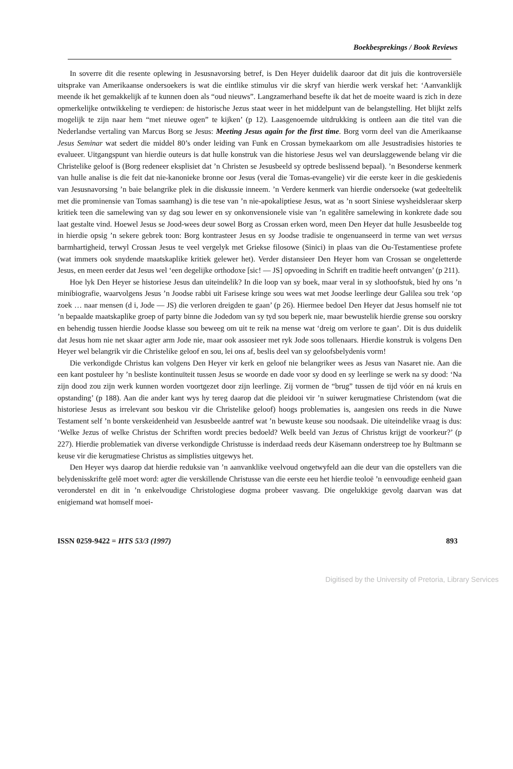Boekbesprekings / Book Reviews
In soverre dit die resente oplewing in Jesusnavorsing betref, is Den Heyer duidelik daaroor dat dit juis die kontroversiële uitsprake van Amerikaanse ondersoekers is wat die eintlike stimulus vir die skryf van hierdie werk verskaf het: ‘Aanvanklijk meende ik het gemakkelijk af te kunnen doen als “oud nieuws”. Langzamerhand besefte ik dat het de moeite waard is zich in deze opmerkelijke ontwikkeling te verdiepen: de historische Jezus staat weer in het middelpunt van de belangstelling. Het blijkt zelfs mogelijk te zijn naar hem “met nieuwe ogen” te kijken’ (p 12). Laasgenoemde uitdrukking is ontleen aan die titel van die Nederlandse vertaling van Marcus Borg se Jesus: Meeting Jesus again for the first time. Borg vorm deel van die Amerikaanse Jesus Seminar wat sedert die middel 80’s onder leiding van Funk en Crossan bymekaarkom om alle Jesustradisies histories te evalueer. Uitgangspunt van hierdie outeurs is dat hulle konstruk van die historiese Jesus wel van deurslaggewende belang vir die Christelike geloof is (Borg redeneer eksplisiet dat ’n Christen se Jesusbeeld sy optrede beslissend bepaal). ’n Besonderse kenmerk van hulle analise is die feit dat nie-kanonieke bronne oor Jesus (veral die Tomas-evangelie) vir die eerste keer in die geskiedenis van Jesusnavorsing ’n baie belangrike plek in die diskussie inneem. ’n Verdere kenmerk van hierdie ondersoeke (wat gedeeltelik met die prominensie van Tomas saamhang) is die tese van ’n nie-apokaliptiese Jesus, wat as ’n soort Siniese wysheidsleraar skerp kritiek teen die samelewing van sy dag sou lewer en sy onkonvensionele visie van ’n egalitêre samelewing in konkrete dade sou laat gestalte vind. Hoewel Jesus se Jood-wees deur sowel Borg as Crossan erken word, meen Den Heyer dat hulle Jesusbeelde tog in hierdie opsig ’n sekere gebrek toon: Borg kontrasteer Jesus en sy Joodse tradisie te ongenuanseerd in terme van wet versus barmhartigheid, terwyl Crossan Jesus te veel vergelyk met Griekse filosowe (Sinici) in plaas van die Ou-Testamentiese profete (wat immers ook snydende maatskaplike kritiek gelewer het). Verder distansieer Den Heyer hom van Crossan se ongeletterde Jesus, en meen eerder dat Jesus wel ‘een degelijke orthodoxe [sic! — JS] opvoeding in Schrift en traditie heeft ontvangen’ (p 211).
Hoe lyk Den Heyer se historiese Jesus dan uiteindelik? In die loop van sy boek, maar veral in sy slothoofstuk, bied hy ons ’n minibiografie, waarvolgens Jesus ’n Joodse rabbi uit Farisese kringe sou wees wat met Joodse leerlinge deur Galilea sou trek ‘op zoek … naar mensen (d i, Jode — JS) die verloren dreigden te gaan’ (p 26). Hiermee bedoel Den Heyer dat Jesus homself nie tot ’n bepaalde maatskaplike groep of party binne die Jodedom van sy tyd sou beperk nie, maar bewustelik hierdie grense sou oorskry en behendig tussen hierdie Joodse klasse sou beweeg om uit te reik na mense wat ‘dreig om verlore te gaan’. Dit is dus duidelik dat Jesus hom nie net skaar agter arm Jode nie, maar ook assosieer met ryk Jode soos tollenaars. Hierdie konstruk is volgens Den Heyer wel belangrik vir die Christelike geloof en sou, lei ons af, beslis deel van sy geloofsbelydenis vorm!
Die verkondigde Christus kan volgens Den Heyer vir kerk en geloof nie belangriker wees as Jesus van Nasaret nie. Aan die een kant postuleer hy ’n besliste kontinuïteit tussen Jesus se woorde en dade voor sy dood en sy leerlinge se werk na sy dood: ‘Na zijn dood zou zijn werk kunnen worden voortgezet door zijn leerlinge. Zij vormen de “brug” tussen de tijd vóór en ná kruis en opstanding’ (p 188). Aan die ander kant wys hy tereg daarop dat die pleidooi vir ’n suiwer kerugmatiese Christendom (wat die historiese Jesus as irrelevant sou beskou vir die Christelike geloof) hoogs problematies is, aangesien ons reeds in die Nuwe Testament self ’n bonte verskeidenheid van Jesusbeelde aantref wat ’n bewuste keuse sou noodsaak. Die uiteindelike vraag is dus: ‘Welke Jezus of welke Christus der Schriften wordt precies bedoeld? Welk beeld van Jezus of Christus krijgt de voorkeur?’ (p 227). Hierdie problematiek van diverse verkondigde Christusse is inderdaad reeds deur Käsemann onderstreep toe hy Bultmann se keuse vir die kerugmatiese Christus as simplisties uitgewys het.
Den Heyer wys daarop dat hierdie reduksie van ’n aanvanklike veelvoud ongetwyfeld aan die deur van die opstellers van die belydenisskrifte gelê moet word: agter die verskillende Christusse van die eerste eeu het hierdie teoloë ’n eenvoudige eenheid gaan veronderstel en dit in ’n enkelvoudige Christologiese dogma probeer vasvang. Die ongelukkige gevolg daarvan was dat enigiemand wat homself moei-
ISSN 0259-9422 = HTS 53/3 (1997) 893
Digitised by the University of Pretoria, Library Services